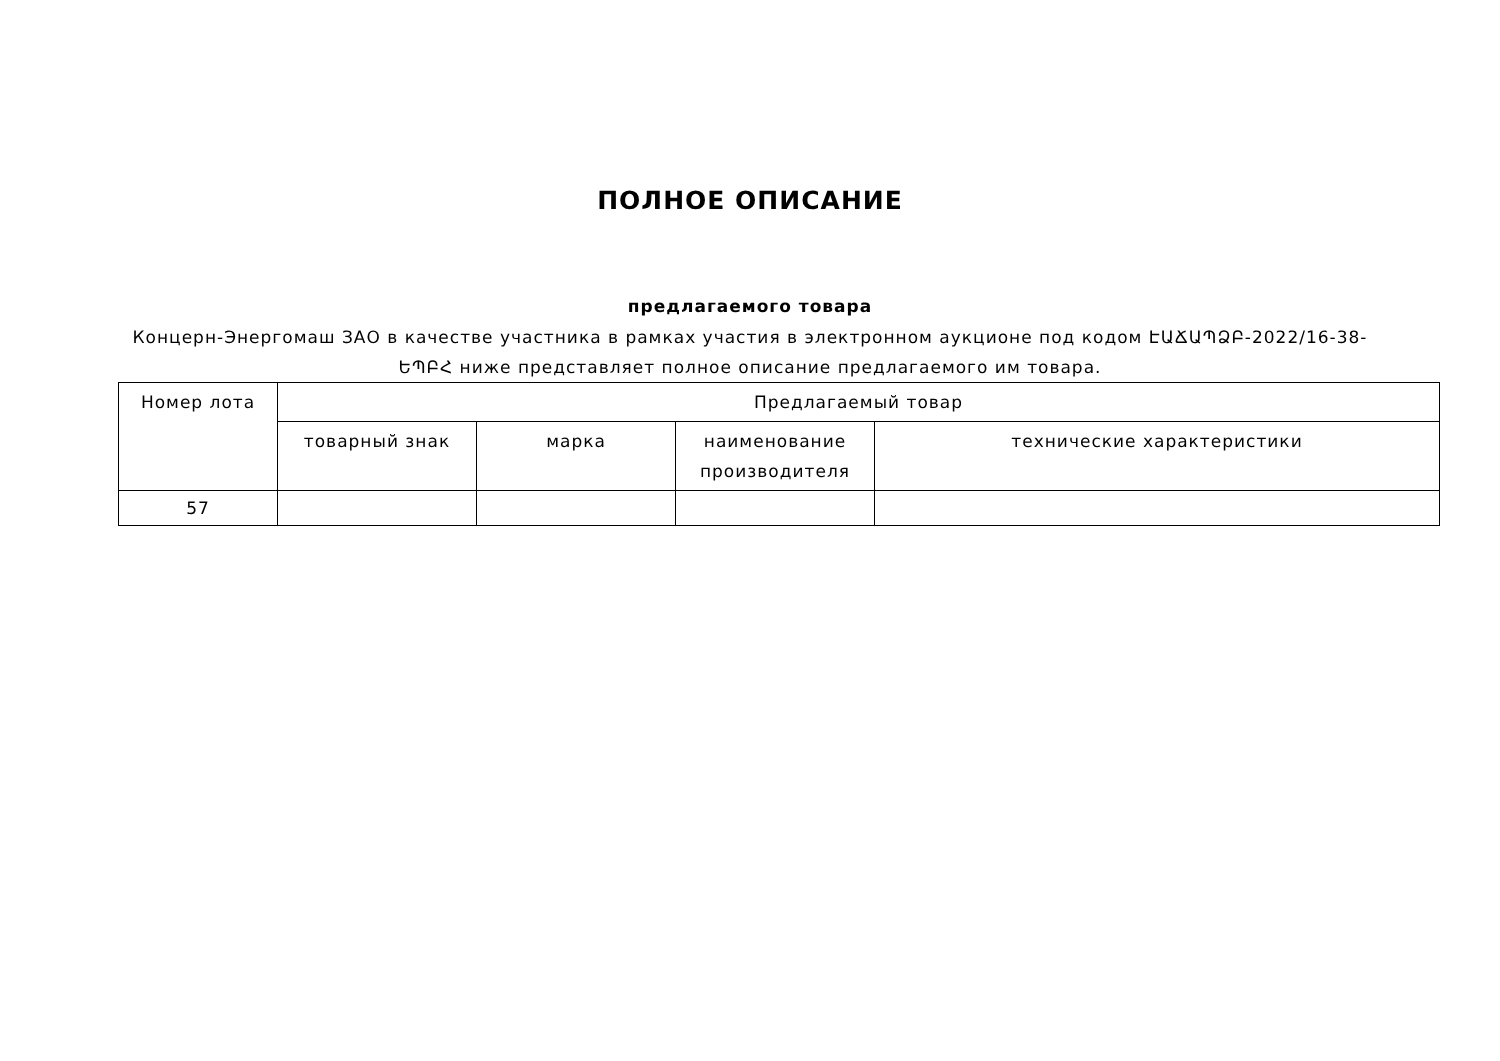ПОЛНОЕ ОПИСАНИЕ
предлагаемого товара
Концерн-Энергомаш ЗАО в качестве участника в рамках участия в электронном аукционе под кодом ԷԱՃԱՊՁԲ-2022/16-38-ԵՊԲՀ ниже представляет полное описание предлагаемого им товара.
| Номер лота | Предлагаемый товар | | | |
| --- | --- | --- | --- | --- |
| | товарный знак | марка | наименование производителя | технические характеристики |
| 57 | | | | |